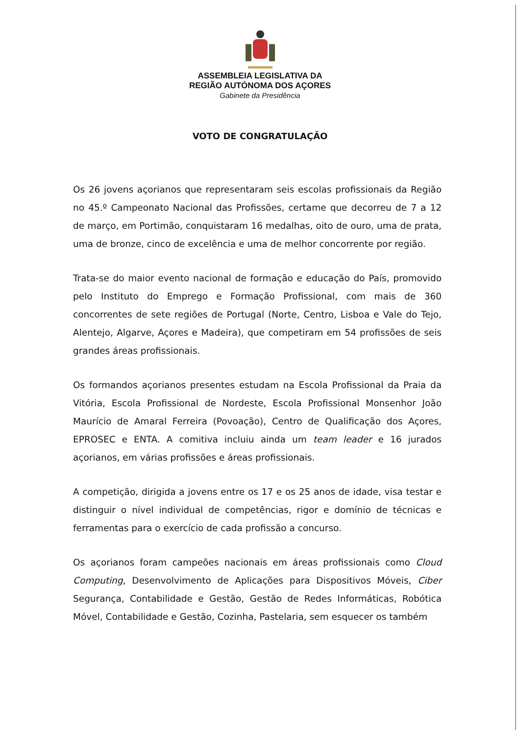ASSEMBLEIA LEGISLATIVA DA
REGIÃO AUTÓNOMA DOS AÇORES
Gabinete da Presidência
VOTO DE CONGRATULAÇÃO
Os 26 jovens açorianos que representaram seis escolas profissionais da Região no 45.º Campeonato Nacional das Profissões, certame que decorreu de 7 a 12 de março, em Portimão, conquistaram 16 medalhas, oito de ouro, uma de prata, uma de bronze, cinco de excelência e uma de melhor concorrente por região.
Trata-se do maior evento nacional de formação e educação do País, promovido pelo Instituto do Emprego e Formação Profissional, com mais de 360 concorrentes de sete regiões de Portugal (Norte, Centro, Lisboa e Vale do Tejo, Alentejo, Algarve, Açores e Madeira), que competiram em 54 profissões de seis grandes áreas profissionais.
Os formandos açorianos presentes estudam na Escola Profissional da Praia da Vitória, Escola Profissional de Nordeste, Escola Profissional Monsenhor João Maurício de Amaral Ferreira (Povoação), Centro de Qualificação dos Açores, EPROSEC e ENTA. A comitiva incluiu ainda um team leader e 16 jurados açorianos, em várias profissões e áreas profissionais.
A competição, dirigida a jovens entre os 17 e os 25 anos de idade, visa testar e distinguir o nível individual de competências, rigor e domínio de técnicas e ferramentas para o exercício de cada profissão a concurso.
Os açorianos foram campeões nacionais em áreas profissionais como Cloud Computing, Desenvolvimento de Aplicações para Dispositivos Móveis, Ciber Segurança, Contabilidade e Gestão, Gestão de Redes Informáticas, Robótica Móvel, Contabilidade e Gestão, Cozinha, Pastelaria, sem esquecer os também